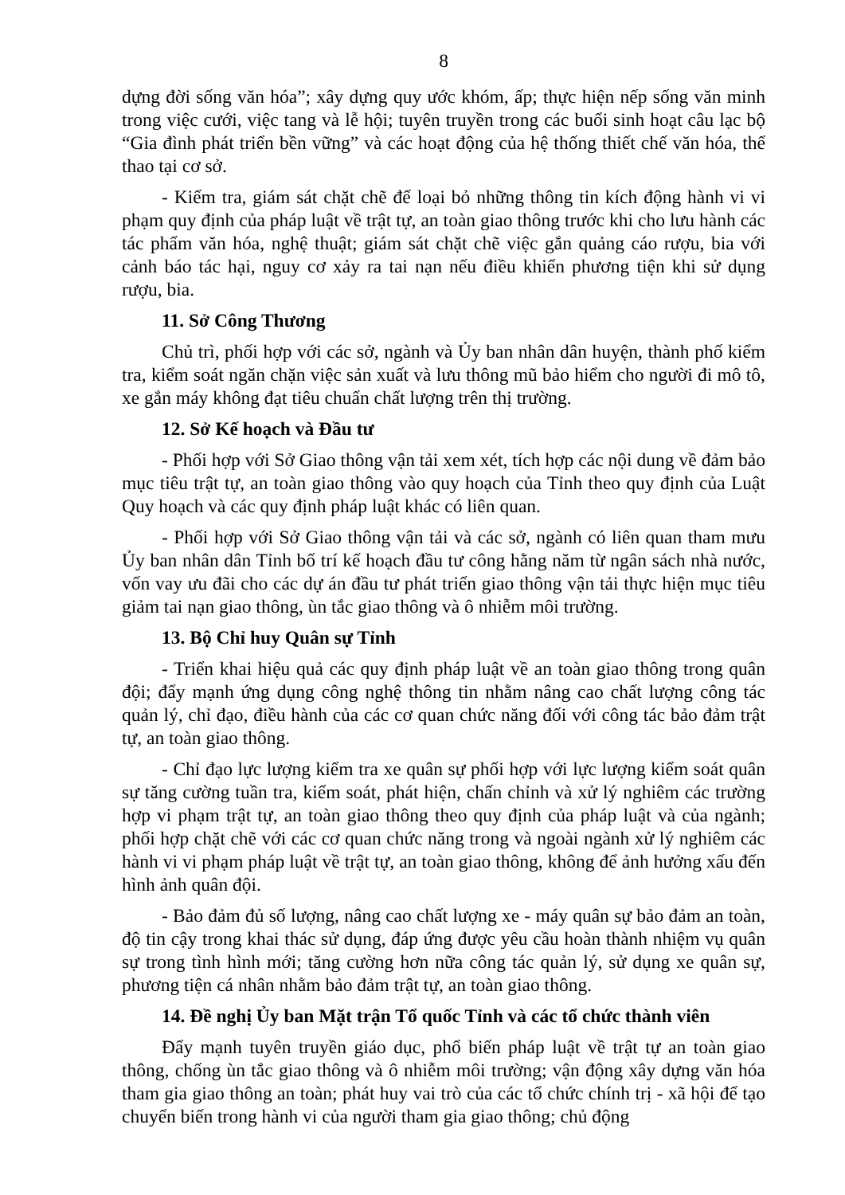8
dựng đời sống văn hóa”; xây dựng quy ước khóm, ấp; thực hiện nếp sống văn minh trong việc cưới, việc tang và lễ hội; tuyên truyền trong các buổi sinh hoạt câu lạc bộ “Gia đình phát triển bền vững” và các hoạt động của hệ thống thiết chế văn hóa, thể thao tại cơ sở.
- Kiểm tra, giám sát chặt chẽ để loại bỏ những thông tin kích động hành vi vi phạm quy định của pháp luật về trật tự, an toàn giao thông trước khi cho lưu hành các tác phẩm văn hóa, nghệ thuật; giám sát chặt chẽ việc gắn quảng cáo rượu, bia với cảnh báo tác hại, nguy cơ xảy ra tai nạn nếu điều khiển phương tiện khi sử dụng rượu, bia.
11. Sở Công Thương
Chủ trì, phối hợp với các sở, ngành và Ủy ban nhân dân huyện, thành phố kiểm tra, kiểm soát ngăn chặn việc sản xuất và lưu thông mũ bảo hiểm cho người đi mô tô, xe gắn máy không đạt tiêu chuẩn chất lượng trên thị trường.
12. Sở Kế hoạch và Đầu tư
- Phối hợp với Sở Giao thông vận tải xem xét, tích hợp các nội dung về đảm bảo mục tiêu trật tự, an toàn giao thông vào quy hoạch của Tỉnh theo quy định của Luật Quy hoạch và các quy định pháp luật khác có liên quan.
- Phối hợp với Sở Giao thông vận tải và các sở, ngành có liên quan tham mưu Ủy ban nhân dân Tỉnh bố trí kế hoạch đầu tư công hằng năm từ ngân sách nhà nước, vốn vay ưu đãi cho các dự án đầu tư phát triển giao thông vận tải thực hiện mục tiêu giảm tai nạn giao thông, ùn tắc giao thông và ô nhiễm môi trường.
13. Bộ Chỉ huy Quân sự Tỉnh
- Triển khai hiệu quả các quy định pháp luật về an toàn giao thông trong quân đội; đẩy mạnh ứng dụng công nghệ thông tin nhằm nâng cao chất lượng công tác quản lý, chỉ đạo, điều hành của các cơ quan chức năng đối với công tác bảo đảm trật tự, an toàn giao thông.
- Chỉ đạo lực lượng kiểm tra xe quân sự phối hợp với lực lượng kiểm soát quân sự tăng cường tuần tra, kiểm soát, phát hiện, chấn chỉnh và xử lý nghiêm các trường hợp vi phạm trật tự, an toàn giao thông theo quy định của pháp luật và của ngành; phối hợp chặt chẽ với các cơ quan chức năng trong và ngoài ngành xử lý nghiêm các hành vi vi phạm pháp luật về trật tự, an toàn giao thông, không để ảnh hưởng xấu đến hình ảnh quân đội.
- Bảo đảm đủ số lượng, nâng cao chất lượng xe - máy quân sự bảo đảm an toàn, độ tin cậy trong khai thác sử dụng, đáp ứng được yêu cầu hoàn thành nhiệm vụ quân sự trong tình hình mới; tăng cường hơn nữa công tác quản lý, sử dụng xe quân sự, phương tiện cá nhân nhằm bảo đảm trật tự, an toàn giao thông.
14. Đề nghị Ủy ban Mặt trận Tổ quốc Tỉnh và các tổ chức thành viên
Đẩy mạnh tuyên truyền giáo dục, phổ biến pháp luật về trật tự an toàn giao thông, chống ùn tắc giao thông và ô nhiễm môi trường; vận động xây dựng văn hóa tham gia giao thông an toàn; phát huy vai trò của các tổ chức chính trị - xã hội để tạo chuyển biến trong hành vi của người tham gia giao thông; chủ động